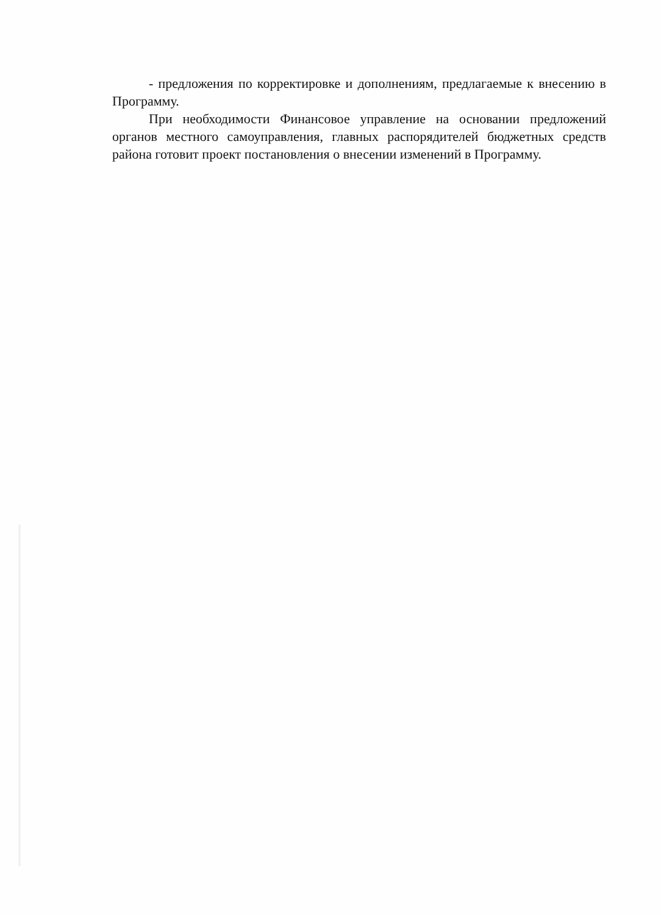- предложения по корректировке и дополнениям, предлагаемые к внесению в Программу.
При необходимости Финансовое управление на основании предложений органов местного самоуправления, главных распорядителей бюджетных средств района готовит проект постановления о внесении изменений в Программу.